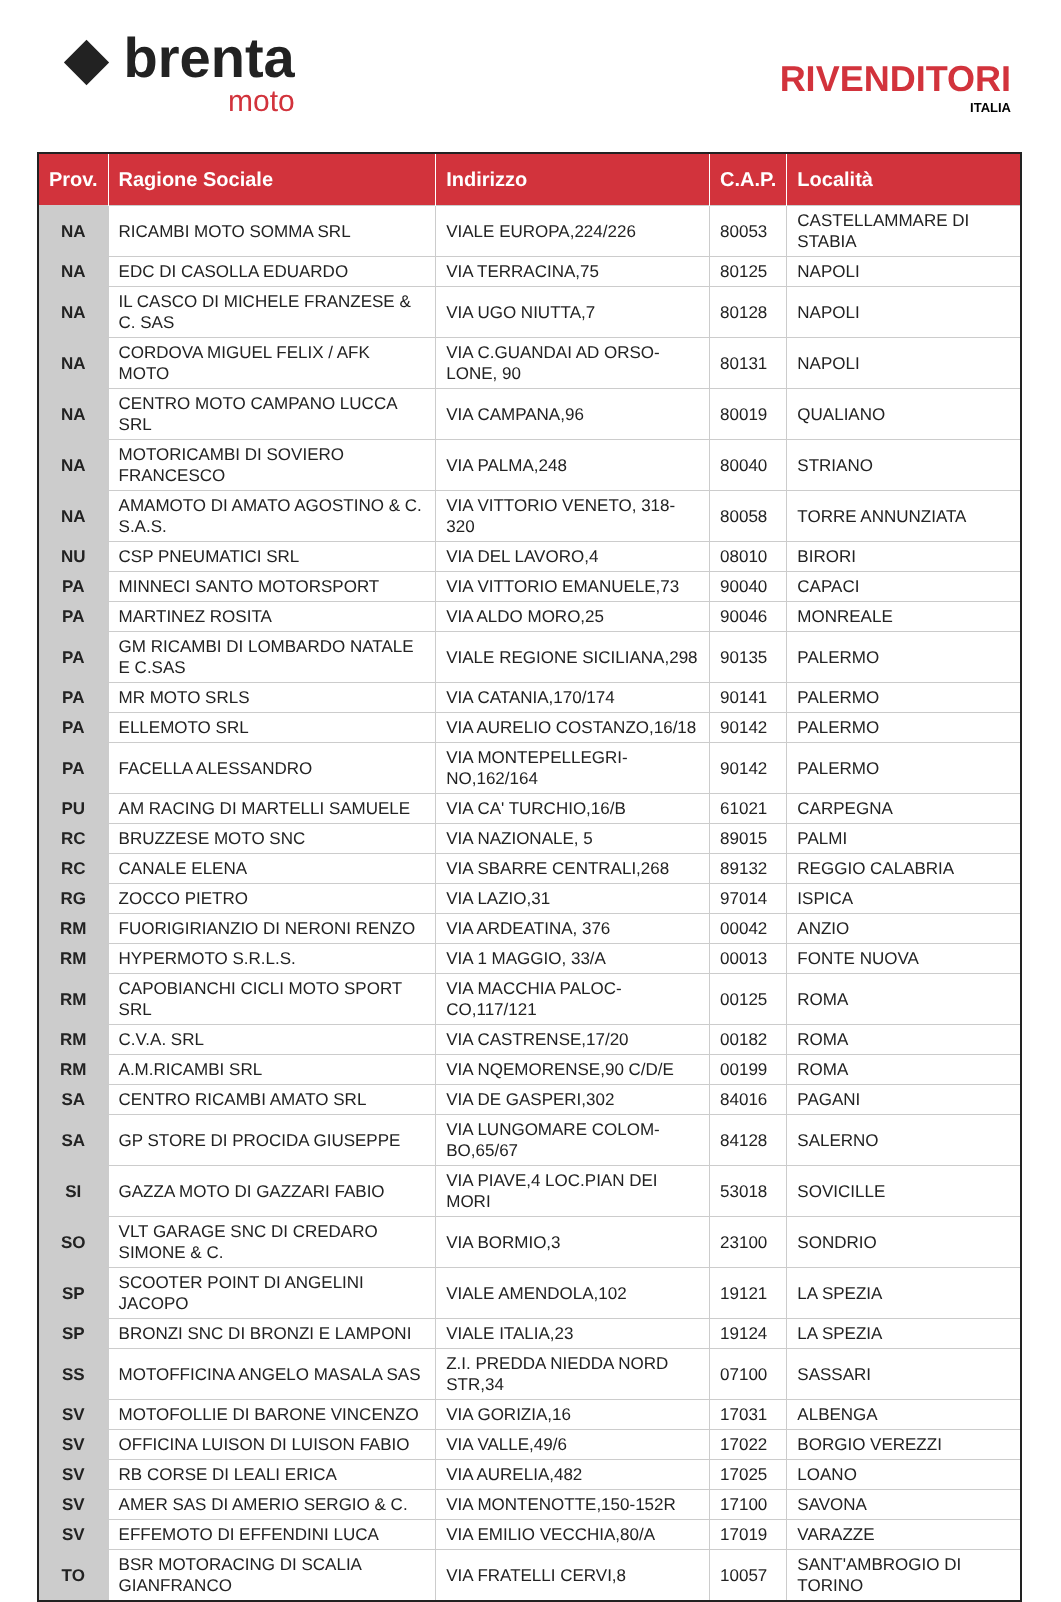◆ brenta
moto
RIVENDITORI
ITALIA
| Prov. | Ragione Sociale | Indirizzo | C.A.P. | Località |
| --- | --- | --- | --- | --- |
| NA | RICAMBI MOTO SOMMA SRL | VIALE EUROPA,224/226 | 80053 | CASTELLAMMARE DI STABIA |
| NA | EDC DI CASOLLA EDUARDO | VIA TERRACINA,75 | 80125 | NAPOLI |
| NA | IL CASCO DI MICHELE FRANZESE & C. SAS | VIA UGO NIUTTA,7 | 80128 | NAPOLI |
| NA | CORDOVA MIGUEL FELIX / AFK MOTO | VIA C.GUANDAI AD ORSO-LONE, 90 | 80131 | NAPOLI |
| NA | CENTRO MOTO CAMPANO LUCCA SRL | VIA CAMPANA,96 | 80019 | QUALIANO |
| NA | MOTORICAMBI DI SOVIERO FRANCESCO | VIA PALMA,248 | 80040 | STRIANO |
| NA | AMAMOTO DI AMATO AGOSTINO & C. S.A.S. | VIA VITTORIO VENETO, 318-320 | 80058 | TORRE ANNUNZIATA |
| NU | CSP PNEUMATICI SRL | VIA DEL LAVORO,4 | 08010 | BIRORI |
| PA | MINNECI SANTO MOTORSPORT | VIA VITTORIO EMANUELE,73 | 90040 | CAPACI |
| PA | MARTINEZ ROSITA | VIA ALDO MORO,25 | 90046 | MONREALE |
| PA | GM RICAMBI DI LOMBARDO NATALE E C.SAS | VIALE REGIONE SICILIANA,298 | 90135 | PALERMO |
| PA | MR MOTO SRLS | VIA CATANIA,170/174 | 90141 | PALERMO |
| PA | ELLEMOTO SRL | VIA AURELIO COSTANZO,16/18 | 90142 | PALERMO |
| PA | FACELLA ALESSANDRO | VIA MONTEPELLEGRI-NO,162/164 | 90142 | PALERMO |
| PU | AM RACING DI MARTELLI SAMUELE | VIA CA' TURCHIO,16/B | 61021 | CARPEGNA |
| RC | BRUZZESE MOTO SNC | VIA NAZIONALE, 5 | 89015 | PALMI |
| RC | CANALE ELENA | VIA SBARRE CENTRALI,268 | 89132 | REGGIO CALABRIA |
| RG | ZOCCO PIETRO | VIA LAZIO,31 | 97014 | ISPICA |
| RM | FUORIGIRIANZIO DI NERONI RENZO | VIA ARDEATINA, 376 | 00042 | ANZIO |
| RM | HYPERMOTO S.R.L.S. | VIA 1 MAGGIO, 33/A | 00013 | FONTE NUOVA |
| RM | CAPOBIANCHI CICLI MOTO SPORT SRL | VIA MACCHIA PALOC-CO,117/121 | 00125 | ROMA |
| RM | C.V.A. SRL | VIA CASTRENSE,17/20 | 00182 | ROMA |
| RM | A.M.RICAMBI SRL | VIA NQEMORENSE,90 C/D/E | 00199 | ROMA |
| SA | CENTRO RICAMBI AMATO SRL | VIA DE GASPERI,302 | 84016 | PAGANI |
| SA | GP STORE DI PROCIDA GIUSEPPE | VIA LUNGOMARE COLOM-BO,65/67 | 84128 | SALERNO |
| SI | GAZZA MOTO DI GAZZARI FABIO | VIA PIAVE,4 LOC.PIAN DEI MORI | 53018 | SOVICILLE |
| SO | VLT GARAGE SNC DI CREDARO SIMONE & C. | VIA BORMIO,3 | 23100 | SONDRIO |
| SP | SCOOTER POINT DI ANGELINI JACOPO | VIALE AMENDOLA,102 | 19121 | LA SPEZIA |
| SP | BRONZI SNC DI BRONZI E LAMPONI | VIALE ITALIA,23 | 19124 | LA SPEZIA |
| SS | MOTOFFICINA ANGELO MASALA SAS | Z.I. PREDDA NIEDDA NORD STR,34 | 07100 | SASSARI |
| SV | MOTOFOLLIE DI BARONE VINCENZO | VIA GORIZIA,16 | 17031 | ALBENGA |
| SV | OFFICINA LUISON DI LUISON FABIO | VIA VALLE,49/6 | 17022 | BORGIO VEREZZI |
| SV | RB CORSE DI LEALI ERICA | VIA AURELIA,482 | 17025 | LOANO |
| SV | AMER SAS DI AMERIO SERGIO & C. | VIA MONTENOTTE,150-152R | 17100 | SAVONA |
| SV | EFFEMOTO DI EFFENDINI LUCA | VIA EMILIO VECCHIA,80/A | 17019 | VARAZZE |
| TO | BSR MOTORACING DI SCALIA GIANFRANCO | VIA FRATELLI CERVI,8 | 10057 | SANT'AMBROGIO DI TORINO |